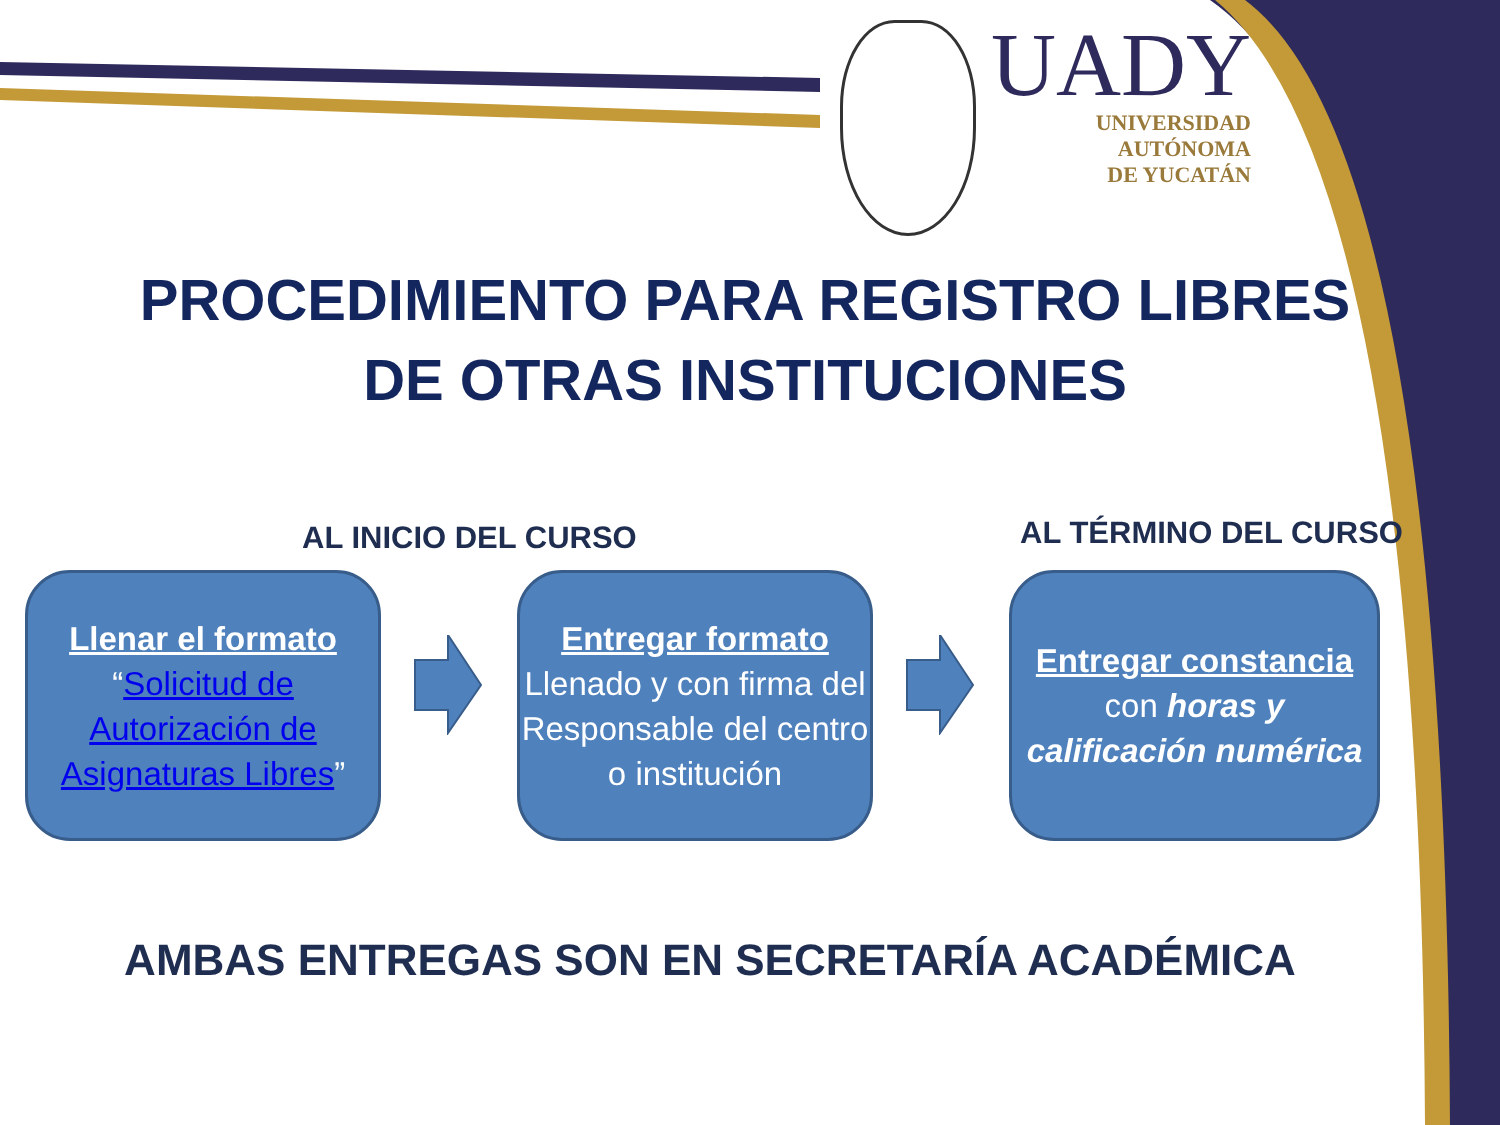UADY
UNIVERSIDAD
AUTÓNOMA
DE YUCATÁN
PROCEDIMIENTO PARA REGISTRO LIBRES DE OTRAS INSTITUCIONES
AL INICIO DEL CURSO AL TÉRMINO DEL CURSO
Llenar el formato
“Solicitud de Autorización de Asignaturas Libres”
Entregar formato
Llenado y con firma del Responsable del centro o institución
Entregar constancia
con horas y calificación numérica
AMBAS ENTREGAS SON EN SECRETARÍA ACADÉMICA